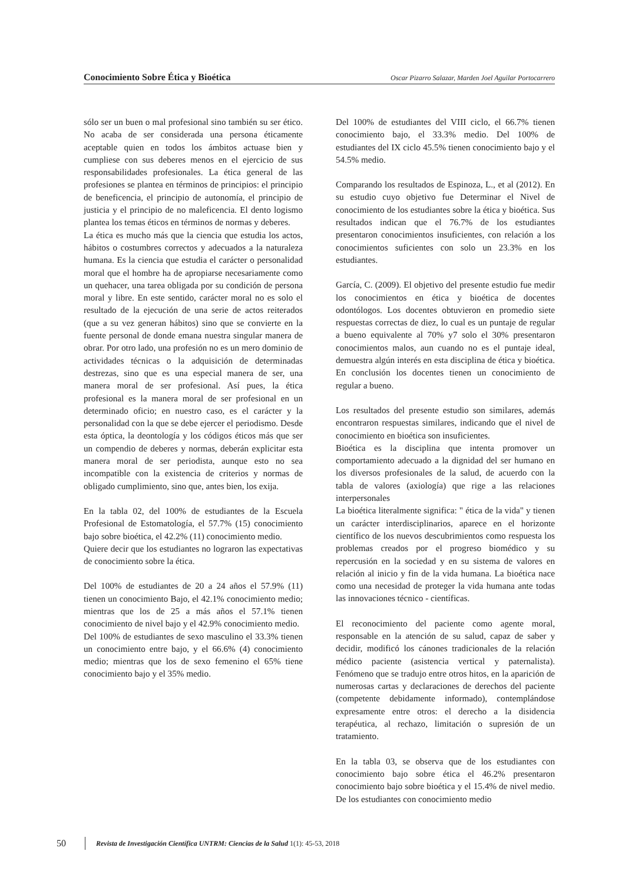Conocimiento Sobre Ética y Bioética Oscar Pizarro Salazar, Marden Joel Aguilar Portocarrero
sólo ser un buen o mal profesional sino también su ser ético. No acaba de ser considerada una persona éticamente aceptable quien en todos los ámbitos actuase bien y cumpliese con sus deberes menos en el ejercicio de sus responsabilidades profesionales. La ética general de las profesiones se plantea en términos de principios: el principio de beneficencia, el principio de autonomía, el principio de justicia y el principio de no maleficencia. El dento logismo plantea los temas éticos en términos de normas y deberes.
La ética es mucho más que la ciencia que estudia los actos, hábitos o costumbres correctos y adecuados a la naturaleza humana. Es la ciencia que estudia el carácter o personalidad moral que el hombre ha de apropiarse necesariamente como un quehacer, una tarea obligada por su condición de persona moral y libre. En este sentido, carácter moral no es solo el resultado de la ejecución de una serie de actos reiterados (que a su vez generan hábitos) sino que se convierte en la fuente personal de donde emana nuestra singular manera de obrar. Por otro lado, una profesión no es un mero dominio de actividades técnicas o la adquisición de determinadas destrezas, sino que es una especial manera de ser, una manera moral de ser profesional. Así pues, la ética profesional es la manera moral de ser profesional en un determinado oficio; en nuestro caso, es el carácter y la personalidad con la que se debe ejercer el periodismo. Desde esta óptica, la deontología y los códigos éticos más que ser un compendio de deberes y normas, deberán explicitar esta manera moral de ser periodista, aunque esto no sea incompatible con la existencia de criterios y normas de obligado cumplimiento, sino que, antes bien, los exija.
En la tabla 02, del 100% de estudiantes de la Escuela Profesional de Estomatología, el 57.7% (15) conocimiento bajo sobre bioética, el 42.2% (11) conocimiento medio.
Quiere decir que los estudiantes no lograron las expectativas de conocimiento sobre la ética.
Del 100% de estudiantes de 20 a 24 años el 57.9% (11) tienen un conocimiento Bajo, el 42.1% conocimiento medio; mientras que los de 25 a más años el 57.1% tienen conocimiento de nivel bajo y el 42.9% conocimiento medio.
Del 100% de estudiantes de sexo masculino el 33.3% tienen un conocimiento entre bajo, y el 66.6% (4) conocimiento medio; mientras que los de sexo femenino el 65% tiene conocimiento bajo y el 35% medio.
Del 100% de estudiantes del VIII ciclo, el 66.7% tienen conocimiento bajo, el 33.3% medio. Del 100% de estudiantes del IX ciclo 45.5% tienen conocimiento bajo y el 54.5% medio.
Comparando los resultados de Espinoza, L., et al (2012). En su estudio cuyo objetivo fue Determinar el Nivel de conocimiento de los estudiantes sobre la ética y bioética. Sus resultados indican que el 76.7% de los estudiantes presentaron conocimientos insuficientes, con relación a los conocimientos suficientes con solo un 23.3% en los estudiantes.
García, C. (2009). El objetivo del presente estudio fue medir los conocimientos en ética y bioética de docentes odontólogos. Los docentes obtuvieron en promedio siete respuestas correctas de diez, lo cual es un puntaje de regular a bueno equivalente al 70% y7 solo el 30% presentaron conocimientos malos, aun cuando no es el puntaje ideal, demuestra algún interés en esta disciplina de ética y bioética. En conclusión los docentes tienen un conocimiento de regular a bueno.
Los resultados del presente estudio son similares, además encontraron respuestas similares, indicando que el nivel de conocimiento en bioética son insuficientes.
Bioética es la disciplina que intenta promover un comportamiento adecuado a la dignidad del ser humano en los diversos profesionales de la salud, de acuerdo con la tabla de valores (axiología) que rige a las relaciones interpersonales
La bioética literalmente significa: " ética de la vida" y tienen un carácter interdisciplinarios, aparece en el horizonte científico de los nuevos descubrimientos como respuesta los problemas creados por el progreso biomédico y su repercusión en la sociedad y en su sistema de valores en relación al inicio y fin de la vida humana. La bioética nace como una necesidad de proteger la vida humana ante todas las innovaciones técnico - científicas.
El reconocimiento del paciente como agente moral, responsable en la atención de su salud, capaz de saber y decidir, modificó los cánones tradicionales de la relación médico paciente (asistencia vertical y paternalista). Fenómeno que se tradujo entre otros hitos, en la aparición de numerosas cartas y declaraciones de derechos del paciente (competente debidamente informado), contemplándose expresamente entre otros: el derecho a la disidencia terapéutica, al rechazo, limitación o supresión de un tratamiento.
En la tabla 03, se observa que de los estudiantes con conocimiento bajo sobre ética el 46.2% presentaron conocimiento bajo sobre bioética y el 15.4% de nivel medio. De los estudiantes con conocimiento medio
50 Revista de Investigación Científica UNTRM: Ciencias de la Salud 1(1): 45-53, 2018